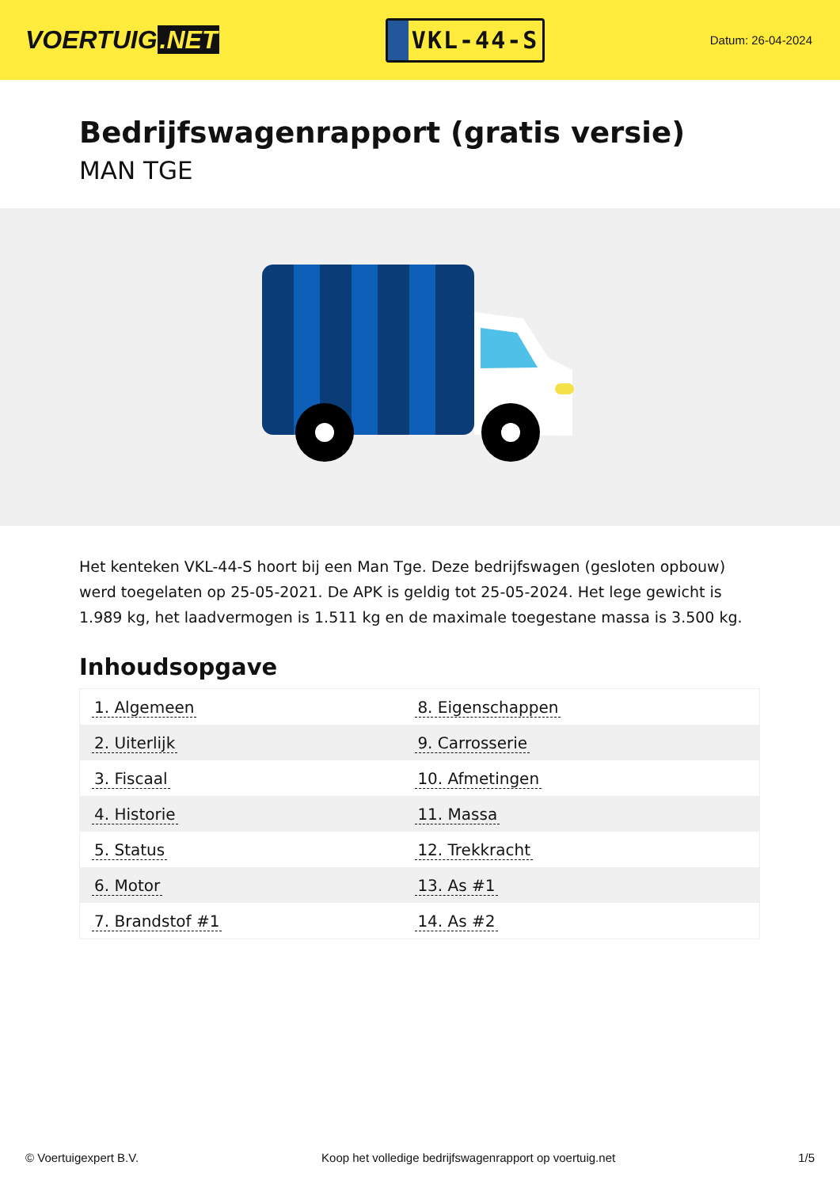VOERTUIG.NET
VKL-44-S
Datum: 26-04-2024
Bedrijfswagenrapport (gratis versie)
MAN TGE
Het kenteken VKL-44-S hoort bij een Man Tge. Deze bedrijfswagen (gesloten opbouw) werd toegelaten op 25-05-2021. De APK is geldig tot 25-05-2024. Het lege gewicht is 1.989 kg, het laadvermogen is 1.511 kg en de maximale toegestane massa is 3.500 kg.
Inhoudsopgave
| 1. Algemeen | 8. Eigenschappen |
| 2. Uiterlijk | 9. Carrosserie |
| 3. Fiscaal | 10. Afmetingen |
| 4. Historie | 11. Massa |
| 5. Status | 12. Trekkracht |
| 6. Motor | 13. As #1 |
| 7. Brandstof #1 | 14. As #2 |
© Voertuigexpert B.V. Koop het volledige bedrijfswagenrapport op voertuig.net 1/5